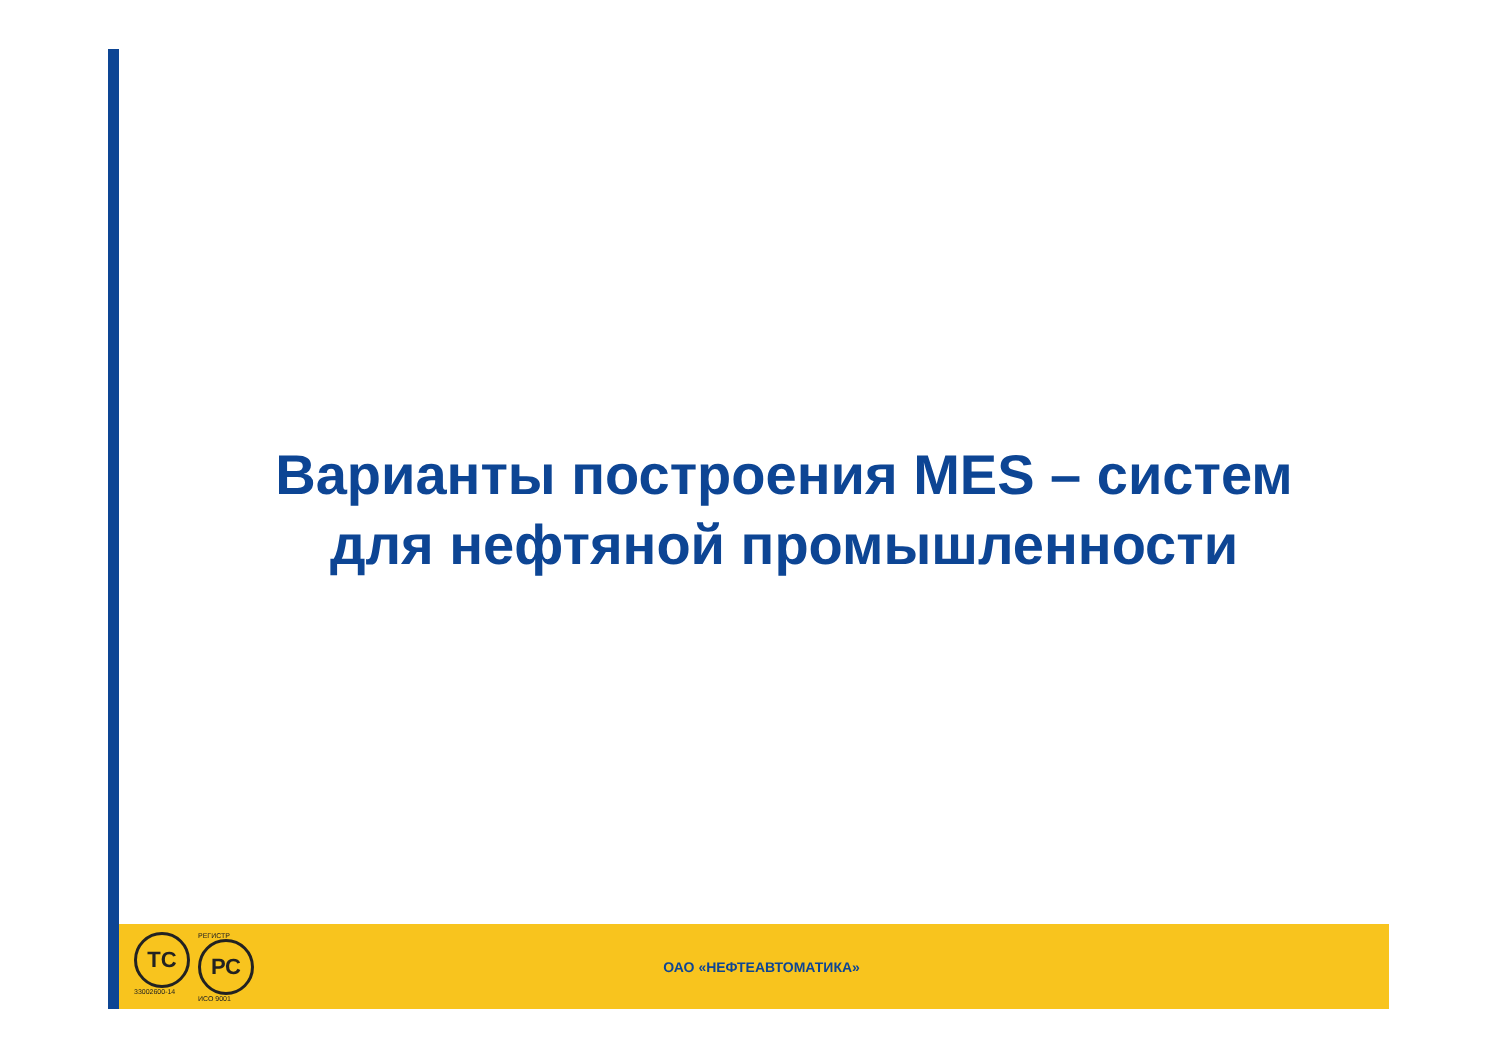Варианты построения MES – систем
для нефтяной промышленности
ТС
33002600-14
РЕГИСТР
РС
ИСО 9001
ОАО «НЕФТЕАВТОМАТИКА»